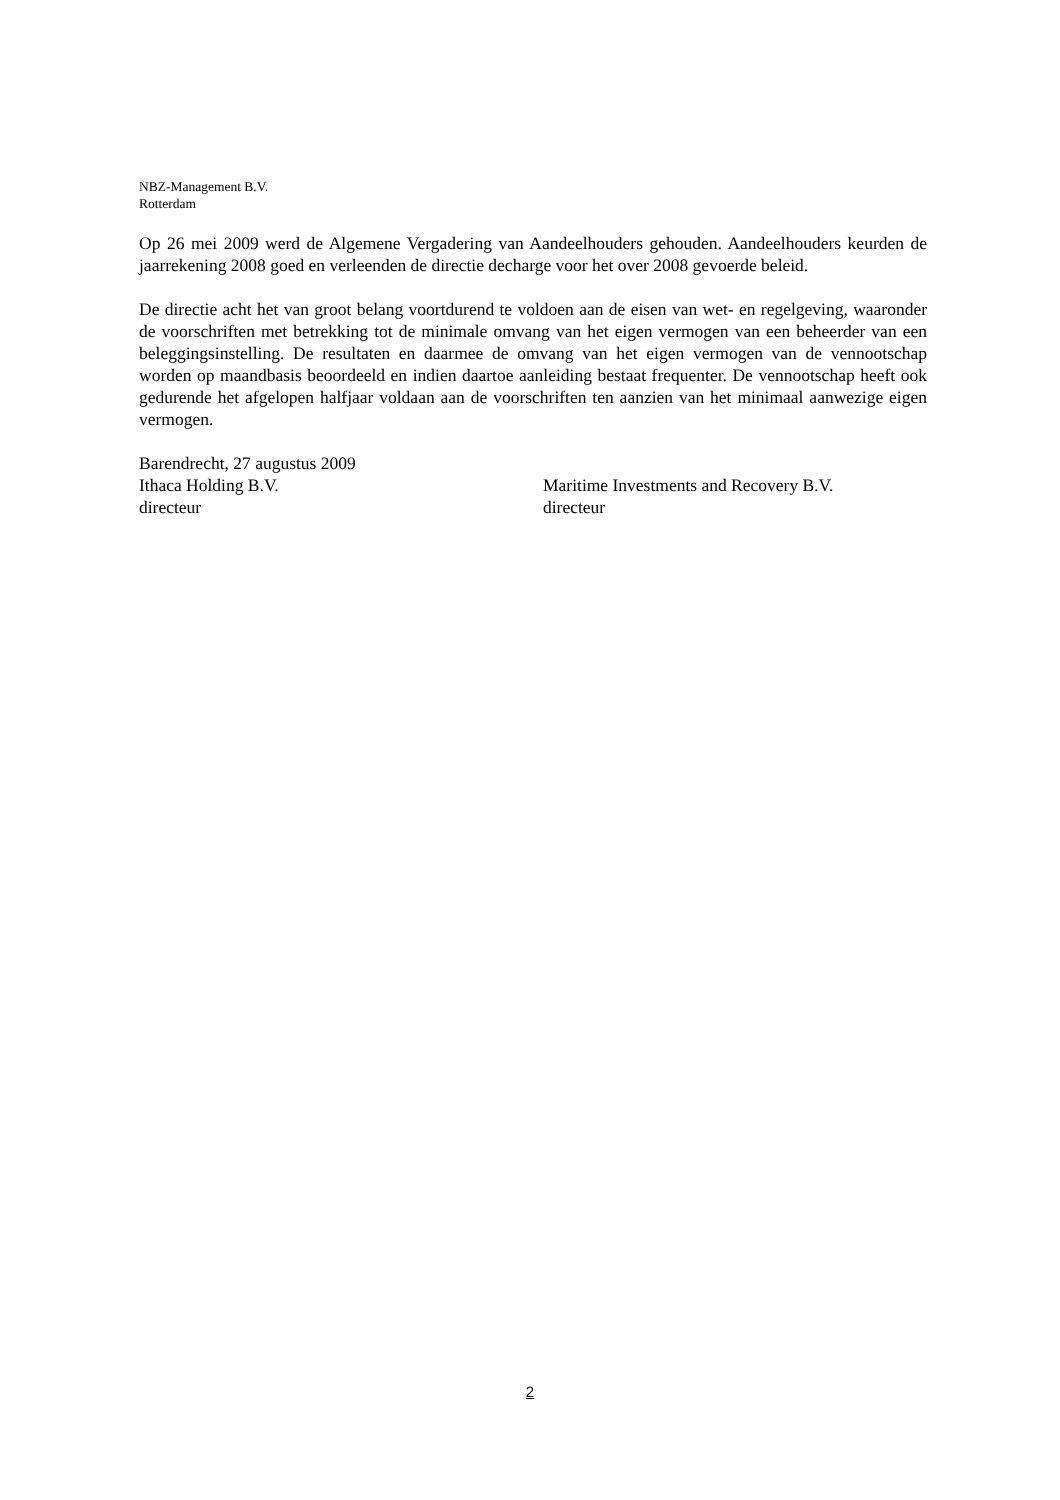NBZ-Management B.V.
Rotterdam
Op 26 mei 2009 werd de Algemene Vergadering van Aandeelhouders gehouden. Aandeelhouders keurden de jaarrekening 2008 goed en verleenden de directie decharge voor het over 2008 gevoerde beleid.
De directie acht het van groot belang voortdurend te voldoen aan de eisen van wet- en regelgeving, waaronder de voorschriften met betrekking tot de minimale omvang van het eigen vermogen van een beheerder van een beleggingsinstelling. De resultaten en daarmee de omvang van het eigen vermogen van de vennootschap worden op maandbasis beoordeeld en indien daartoe aanleiding bestaat frequenter. De vennootschap heeft ook gedurende het afgelopen halfjaar voldaan aan de voorschriften ten aanzien van het minimaal aanwezige eigen vermogen.
Barendrecht, 27 augustus 2009
Ithaca Holding B.V. Maritime Investments and Recovery B.V.
directeur directeur
2